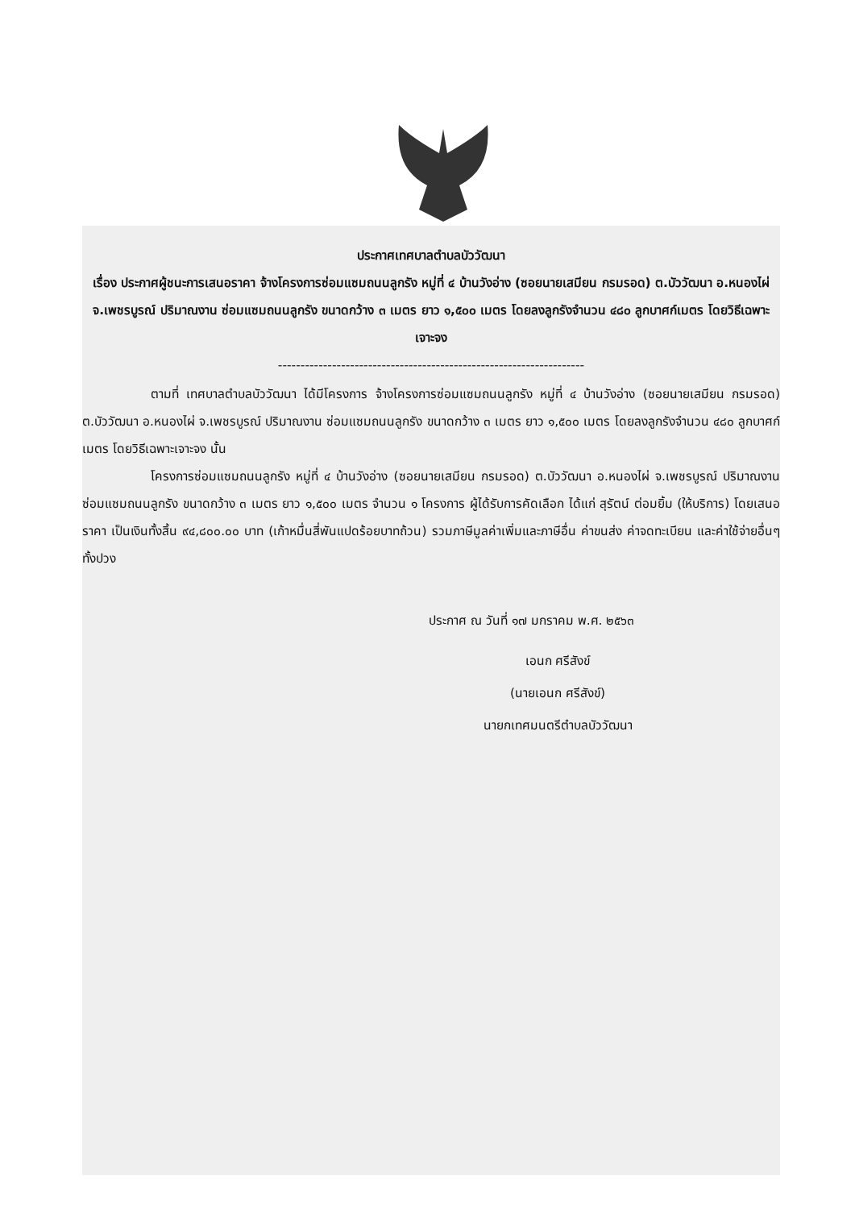ประกาศเทศบาลตำบลบัววัฒนา
เรื่อง ประกาศผู้ชนะการเสนอราคา จ้างโครงการซ่อมแซมถนนลูกรัง หมู่ที่ ๔ บ้านวังอ่าง (ซอยนายเสมียน กรมรอด) ต.บัววัฒนา อ.หนองไผ่ จ.เพชรบูรณ์ ปริมาณงาน ซ่อมแซมถนนลูกรัง ขนาดกว้าง ๓ เมตร ยาว ๑,๕๐๐ เมตร โดยลงลูกรังจำนวน ๔๘๐ ลูกบาศก์เมตร โดยวิธีเฉพาะเจาะจง
--------------------------------------------------------------------
ตามที่ เทศบาลตำบลบัววัฒนา ได้มีโครงการ จ้างโครงการซ่อมแซมถนนลูกรัง หมู่ที่ ๔ บ้านวังอ่าง (ซอยนายเสมียน กรมรอด) ต.บัววัฒนา อ.หนองไผ่ จ.เพชรบูรณ์ ปริมาณงาน ซ่อมแซมถนนลูกรัง ขนาดกว้าง ๓ เมตร ยาว ๑,๕๐๐ เมตร โดยลงลูกรังจำนวน ๔๘๐ ลูกบาศก์เมตร โดยวิธีเฉพาะเจาะจง นั้น
โครงการซ่อมแซมถนนลูกรัง หมู่ที่ ๔ บ้านวังอ่าง (ซอยนายเสมียน กรมรอด) ต.บัววัฒนา อ.หนองไผ่ จ.เพชรบูรณ์ ปริมาณงาน ซ่อมแซมถนนลูกรัง ขนาดกว้าง ๓ เมตร ยาว ๑,๕๐๐ เมตร จำนวน ๑ โครงการ ผู้ได้รับการคัดเลือก ได้แก่ สุรัตน์ ต่อมยิ้ม (ให้บริการ) โดยเสนอราคา เป็นเงินทั้งสิ้น ๙๔,๘๐๐.๐๐ บาท (เก้าหมื่นสี่พันแปดร้อยบาทถ้วน) รวมภาษีมูลค่าเพิ่มและภาษีอื่น ค่าขนส่ง ค่าจดทะเบียน และค่าใช้จ่ายอื่นๆ ทั้งปวง
ประกาศ ณ วันที่ ๑๗ มกราคม พ.ศ. ๒๕๖๓
เอนก ศรีสังข์
(นายเอนก ศรีสังข์)
นายกเทศมนตรีตำบลบัววัฒนา